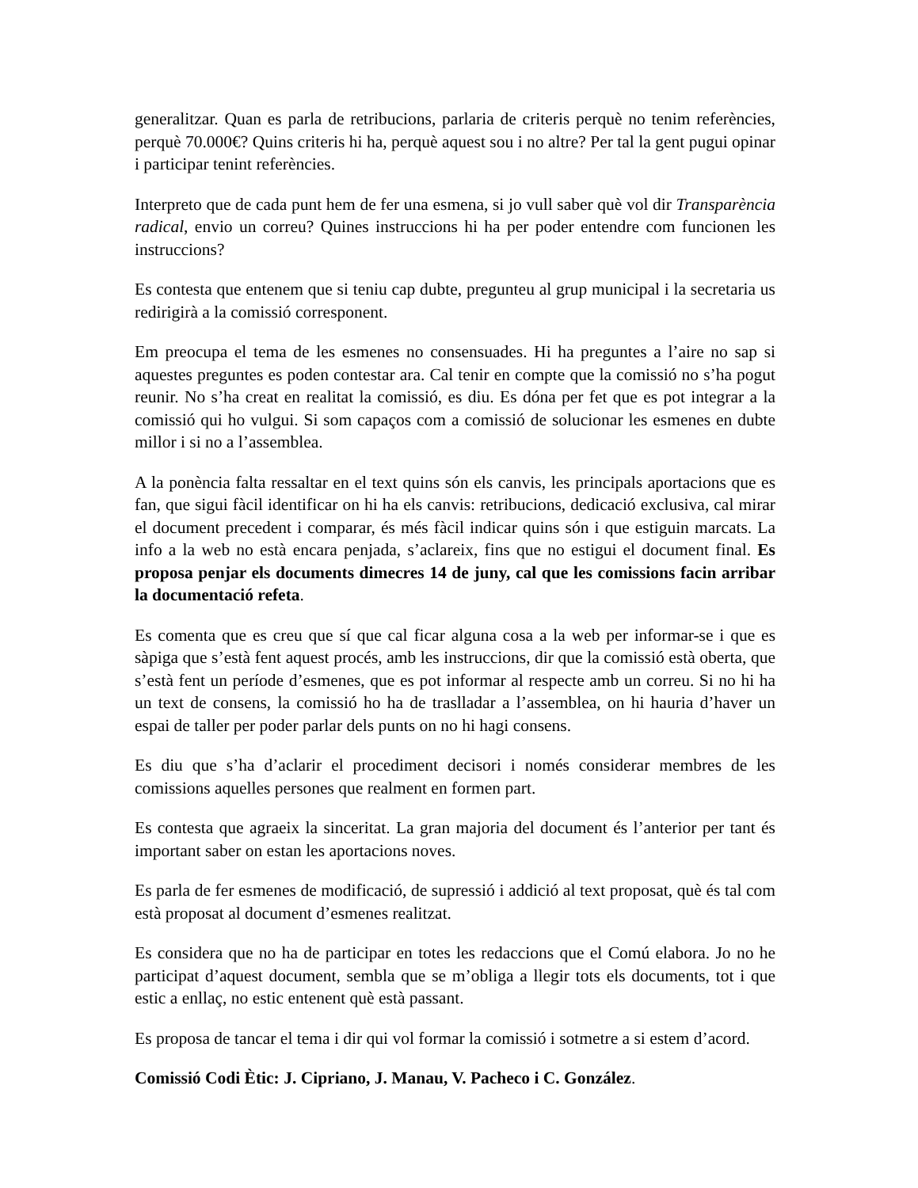generalitzar. Quan es parla de retribucions, parlaria de criteris perquè no tenim referències, perquè 70.000€? Quins criteris hi ha, perquè aquest sou i no altre? Per tal la gent pugui opinar i participar tenint referències.
Interpreto que de cada punt hem de fer una esmena, si jo vull saber què vol dir Transparència radical, envio un correu? Quines instruccions hi ha per poder entendre com funcionen les instruccions?
Es contesta que entenem que si teniu cap dubte, pregunteu al grup municipal i la secretaria us redirigirà a la comissió corresponent.
Em preocupa el tema de les esmenes no consensuades. Hi ha preguntes a l’aire no sap si aquestes preguntes es poden contestar ara. Cal tenir en compte que la comissió no s’ha pogut reunir. No s’ha creat en realitat la comissió, es diu. Es dóna per fet que es pot integrar a la comissió qui ho vulgui. Si som capaços com a comissió de solucionar les esmenes en dubte millor i si no a l’assemblea.
A la ponència falta ressaltar en el text quins són els canvis, les principals aportacions que es fan, que sigui fàcil identificar on hi ha els canvis: retribucions, dedicació exclusiva, cal mirar el document precedent i comparar, és més fàcil indicar quins són i que estiguin marcats. La info a la web no està encara penjada, s’aclareix, fins que no estigui el document final. Es proposa penjar els documents dimecres 14 de juny, cal que les comissions facin arribar la documentació refeta.
Es comenta que es creu que sí que cal ficar alguna cosa a la web per informar-se i que es sàpiga que s’està fent aquest procés, amb les instruccions, dir que la comissió està oberta, que s’està fent un període d’esmenes, que es pot informar al respecte amb un correu. Si no hi ha un text de consens, la comissió ho ha de traslladar a l’assemblea, on hi hauria d’haver un espai de taller per poder parlar dels punts on no hi hagi consens.
Es diu que s’ha d’aclarir el procediment decisori i només considerar membres de les comissions aquelles persones que realment en formen part.
Es contesta que agraeix la sinceritat. La gran majoria del document és l’anterior per tant és important saber on estan les aportacions noves.
Es parla de fer esmenes de modificació, de supressió i addició al text proposat, què és tal com està proposat al document d’esmenes realitzat.
Es considera que no ha de participar en totes les redaccions que el Comú elabora. Jo no he participat d’aquest document, sembla que se m’obliga a llegir tots els documents, tot i que estic a enllaç, no estic entenent què està passant.
Es proposa de tancar el tema i dir qui vol formar la comissió i sotmetre a si estem d’acord.
Comissió Codi Ètic: J. Cipriano, J. Manau, V. Pacheco i C. González.